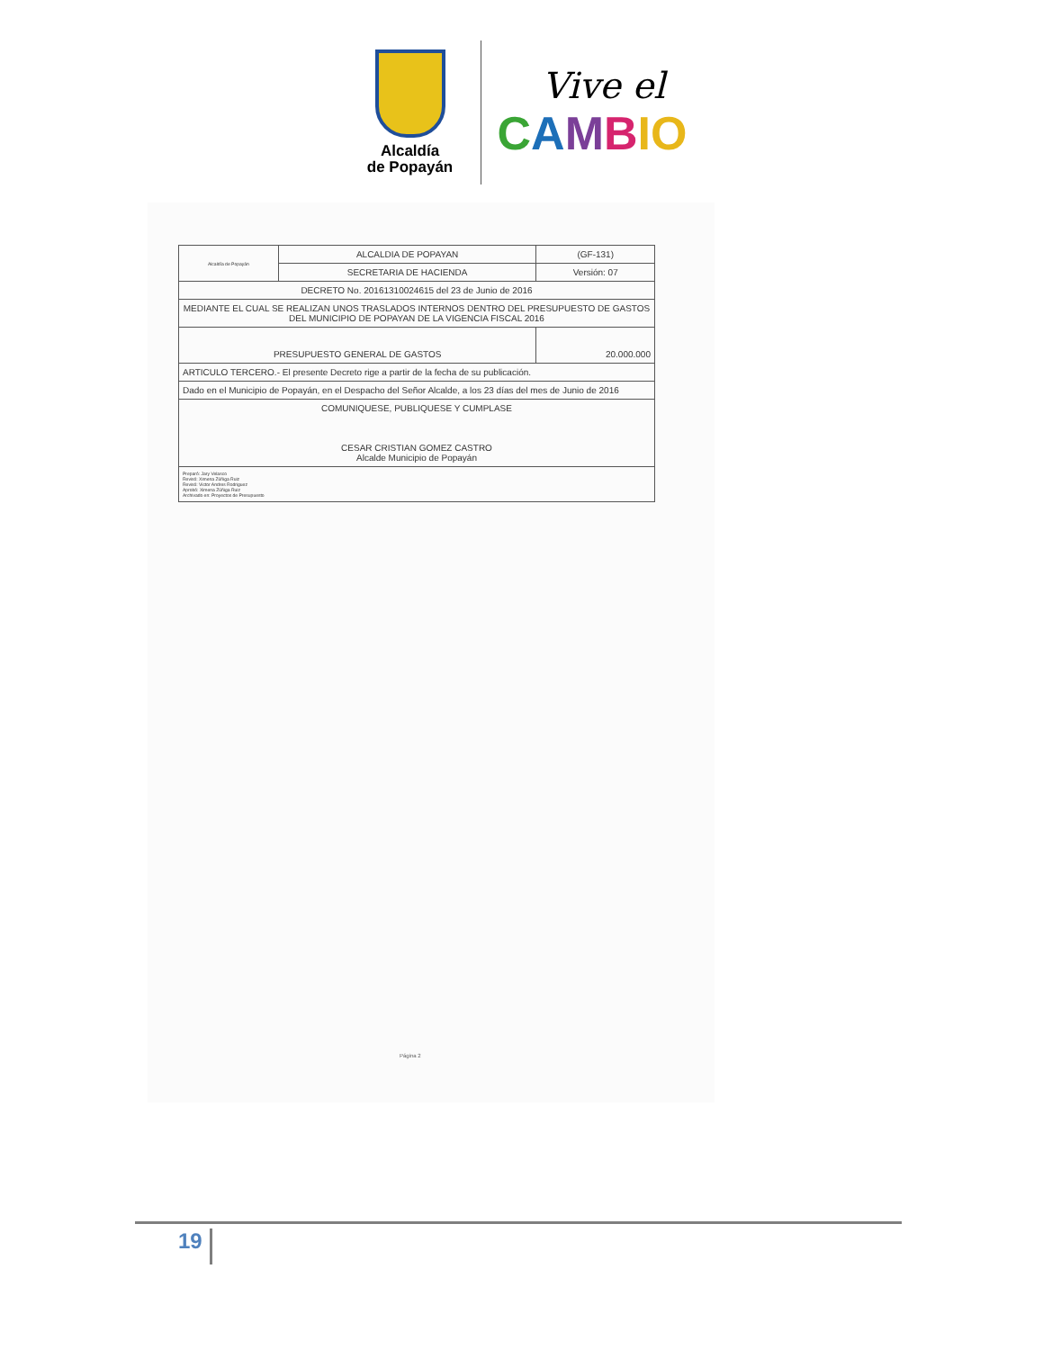Alcaldía
de Popayán
Vive el
CAMBIO
| Alcaldía de Popayán | ALCALDIA DE POPAYAN | (GF-131) |
| | SECRETARIA DE HACIENDA | Versión: 07 |
| DECRETO No. 20161310024615 del 23 de Junio de 2016 | | |
| MEDIANTE EL CUAL SE REALIZAN UNOS TRASLADOS INTERNOS DENTRO DEL PRESUPUESTO DE GASTOS DEL MUNICIPIO DE POPAYAN DE LA VIGENCIA FISCAL 2016 | | |
| PRESUPUESTO GENERAL DE GASTOS | | 20.000.000 |
| ARTICULO TERCERO.- El presente Decreto rige a partir de la fecha de su publicación. | | |
| Dado en el Municipio de Popayán, en el Despacho del Señor Alcalde, a los 23 días del mes de Junio de 2016 | | |
| COMUNIQUESE, PUBLIQUESE Y CUMPLASE CESAR CRISTIAN GOMEZ CASTRO Alcalde Municipio de Popayán | | |
| Preparó: Jary Velasco Revisó: Ximena Zúñiga Ruiz Revisó: Victor Andres Rodriguez Aprobó: Ximena Zúñiga Ruiz Archivado en: Proyectos de Presupuesto | | |
Página 2
19